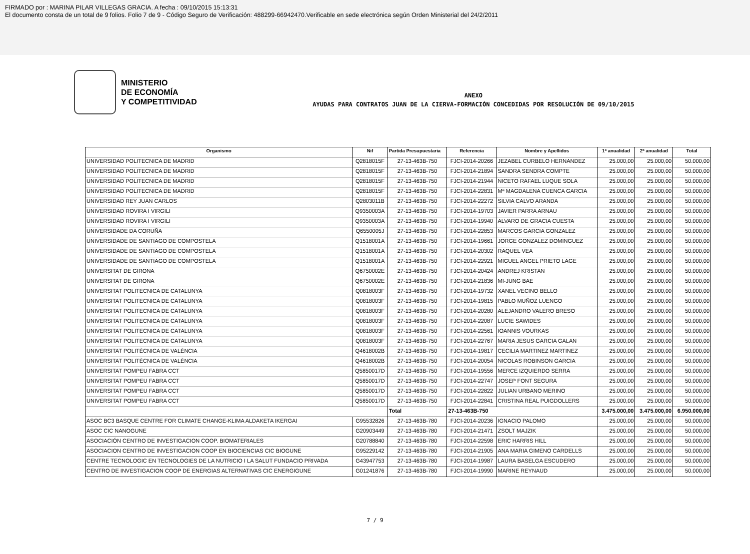FIRMADO por : MARINA PILAR VILLEGAS GRACIA. A fecha : 09/10/2015 15:13:31
El documento consta de un total de 9 folios. Folio 7 de 9 - Código Seguro de Verificación: 488299-66942470.Verificable en sede electrónica según Orden Ministerial del 24/2/2011
MINISTERIO
DE ECONOMÍA
Y COMPETITIVIDAD
ANEXO
AYUDAS PARA CONTRATOS JUAN DE LA CIERVA-FORMACIÓN CONCEDIDAS POR RESOLUCIÓN DE 09/10/2015
| Organismo | Nif | Partida Presupuestaria | Referencia | Nombre y Apellidos | 1ª anualidad | 2ª anualidad | Total |
| --- | --- | --- | --- | --- | --- | --- | --- |
| UNIVERSIDAD POLITECNICA DE MADRID | Q2818015F | 27-13-463B-750 | FJCI-2014-20266 | JEZABEL CURBELO HERNANDEZ | 25.000,00 | 25.000,00 | 50.000,00 |
| UNIVERSIDAD POLITECNICA DE MADRID | Q2818015F | 27-13-463B-750 | FJCI-2014-21894 | SANDRA SENDRA COMPTE | 25.000,00 | 25.000,00 | 50.000,00 |
| UNIVERSIDAD POLITECNICA DE MADRID | Q2818015F | 27-13-463B-750 | FJCI-2014-21944 | NICETO RAFAEL LUQUE SOLA | 25.000,00 | 25.000,00 | 50.000,00 |
| UNIVERSIDAD POLITECNICA DE MADRID | Q2818015F | 27-13-463B-750 | FJCI-2014-22831 | Mª MAGDALENA CUENCA GARCIA | 25.000,00 | 25.000,00 | 50.000,00 |
| UNIVERSIDAD REY JUAN CARLOS | Q2803011B | 27-13-463B-750 | FJCI-2014-22272 | SILVIA CALVO ARANDA | 25.000,00 | 25.000,00 | 50.000,00 |
| UNIVERSIDAD ROVIRA I VIRGILI | Q9350003A | 27-13-463B-750 | FJCI-2014-19703 | JAVIER PARRA ARNAU | 25.000,00 | 25.000,00 | 50.000,00 |
| UNIVERSIDAD ROVIRA I VIRGILI | Q9350003A | 27-13-463B-750 | FJCI-2014-19940 | ALVARO DE GRACIA CUESTA | 25.000,00 | 25.000,00 | 50.000,00 |
| UNIVERSIDADE DA CORUÑA | Q6550005J | 27-13-463B-750 | FJCI-2014-22853 | MARCOS GARCIA GONZALEZ | 25.000,00 | 25.000,00 | 50.000,00 |
| UNIVERSIDADE DE SANTIAGO DE COMPOSTELA | Q1518001A | 27-13-463B-750 | FJCI-2014-19661 | JORGE GONZALEZ DOMINGUEZ | 25.000,00 | 25.000,00 | 50.000,00 |
| UNIVERSIDADE DE SANTIAGO DE COMPOSTELA | Q1518001A | 27-13-463B-750 | FJCI-2014-20302 | RAQUEL VEA | 25.000,00 | 25.000,00 | 50.000,00 |
| UNIVERSIDADE DE SANTIAGO DE COMPOSTELA | Q1518001A | 27-13-463B-750 | FJCI-2014-22921 | MIGUEL ANGEL PRIETO LAGE | 25.000,00 | 25.000,00 | 50.000,00 |
| UNIVERSITAT DE GIRONA | Q6750002E | 27-13-463B-750 | FJCI-2014-20424 | ANDREJ KRISTAN | 25.000,00 | 25.000,00 | 50.000,00 |
| UNIVERSITAT DE GIRONA | Q6750002E | 27-13-463B-750 | FJCI-2014-21836 | MI-JUNG BAE | 25.000,00 | 25.000,00 | 50.000,00 |
| UNIVERSITAT POLITECNICA DE CATALUNYA | Q0818003F | 27-13-463B-750 | FJCI-2014-19732 | XANEL VECINO BELLO | 25.000,00 | 25.000,00 | 50.000,00 |
| UNIVERSITAT POLITECNICA DE CATALUNYA | Q0818003F | 27-13-463B-750 | FJCI-2014-19815 | PABLO MUÑOZ LUENGO | 25.000,00 | 25.000,00 | 50.000,00 |
| UNIVERSITAT POLITECNICA DE CATALUNYA | Q0818003F | 27-13-463B-750 | FJCI-2014-20280 | ALEJANDRO VALERO BRESO | 25.000,00 | 25.000,00 | 50.000,00 |
| UNIVERSITAT POLITECNICA DE CATALUNYA | Q0818003F | 27-13-463B-750 | FJCI-2014-22087 | LUCIE SAWIDES | 25.000,00 | 25.000,00 | 50.000,00 |
| UNIVERSITAT POLITECNICA DE CATALUNYA | Q0818003F | 27-13-463B-750 | FJCI-2014-22561 | IOANNIS VOURKAS | 25.000,00 | 25.000,00 | 50.000,00 |
| UNIVERSITAT POLITECNICA DE CATALUNYA | Q0818003F | 27-13-463B-750 | FJCI-2014-22767 | MARIA JESUS GARCIA GALAN | 25.000,00 | 25.000,00 | 50.000,00 |
| UNIVERSITAT POLITÈCNICA DE VALÈNCIA | Q4618002B | 27-13-463B-750 | FJCI-2014-19817 | CECILIA MARTINEZ MARTINEZ | 25.000,00 | 25.000,00 | 50.000,00 |
| UNIVERSITAT POLITÈCNICA DE VALÈNCIA | Q4618002B | 27-13-463B-750 | FJCI-2014-20054 | NICOLAS ROBINSON GARCIA | 25.000,00 | 25.000,00 | 50.000,00 |
| UNIVERSITAT POMPEU FABRA CCT | Q5850017D | 27-13-463B-750 | FJCI-2014-19556 | MERCE IZQUIERDO SERRA | 25.000,00 | 25.000,00 | 50.000,00 |
| UNIVERSITAT POMPEU FABRA CCT | Q5850017D | 27-13-463B-750 | FJCI-2014-22747 | JOSEP FONT SEGURA | 25.000,00 | 25.000,00 | 50.000,00 |
| UNIVERSITAT POMPEU FABRA CCT | Q5850017D | 27-13-463B-750 | FJCI-2014-22822 | JULIAN URBANO MERINO | 25.000,00 | 25.000,00 | 50.000,00 |
| UNIVERSITAT POMPEU FABRA CCT | Q5850017D | 27-13-463B-750 | FJCI-2014-22841 | CRISTINA REAL PUIGDOLLERS | 25.000,00 | 25.000,00 | 50.000,00 |
| | | Total | 27-13-463B-750 | | 3.475.000,00 | 3.475.000,00 | 6.950.000,00 |
| ASOC BC3 BASQUE CENTRE FOR CLIMATE CHANGE-KLIMA ALDAKETA IKERGAI | G95532826 | 27-13-463B-780 | FJCI-2014-20236 | IGNACIO PALOMO | 25.000,00 | 25.000,00 | 50.000,00 |
| ASOC CIC NANOGUNE | G20903449 | 27-13-463B-780 | FJCI-2014-21471 | ZSOLT MAJZIK | 25.000,00 | 25.000,00 | 50.000,00 |
| ASOCIACIÓN CENTRO DE INVESTIGACION COOP. BIOMATERIALES | G20788840 | 27-13-463B-780 | FJCI-2014-22598 | ERIC HARRIS HILL | 25.000,00 | 25.000,00 | 50.000,00 |
| ASOCIACION CENTRO DE INVESTIGACION COOP EN BIOCIENCIAS CIC BIOGUNE | G95229142 | 27-13-463B-780 | FJCI-2014-21905 | ANA MARIA GIMENO CARDELLS | 25.000,00 | 25.000,00 | 50.000,00 |
| CENTRE TECNOLOGIC EN TECNOLOGIES DE LA NUTRICIO I LA SALUT FUNDACIO PRIVADA | G43947753 | 27-13-463B-780 | FJCI-2014-19987 | LAURA BASELGA ESCUDERO | 25.000,00 | 25.000,00 | 50.000,00 |
| CENTRO DE INVESTIGACION COOP DE ENERGIAS ALTERNATIVAS CIC ENERGIGUNE | G01241876 | 27-13-463B-780 | FJCI-2014-19990 | MARINE REYNAUD | 25.000,00 | 25.000,00 | 50.000,00 |
7 / 9